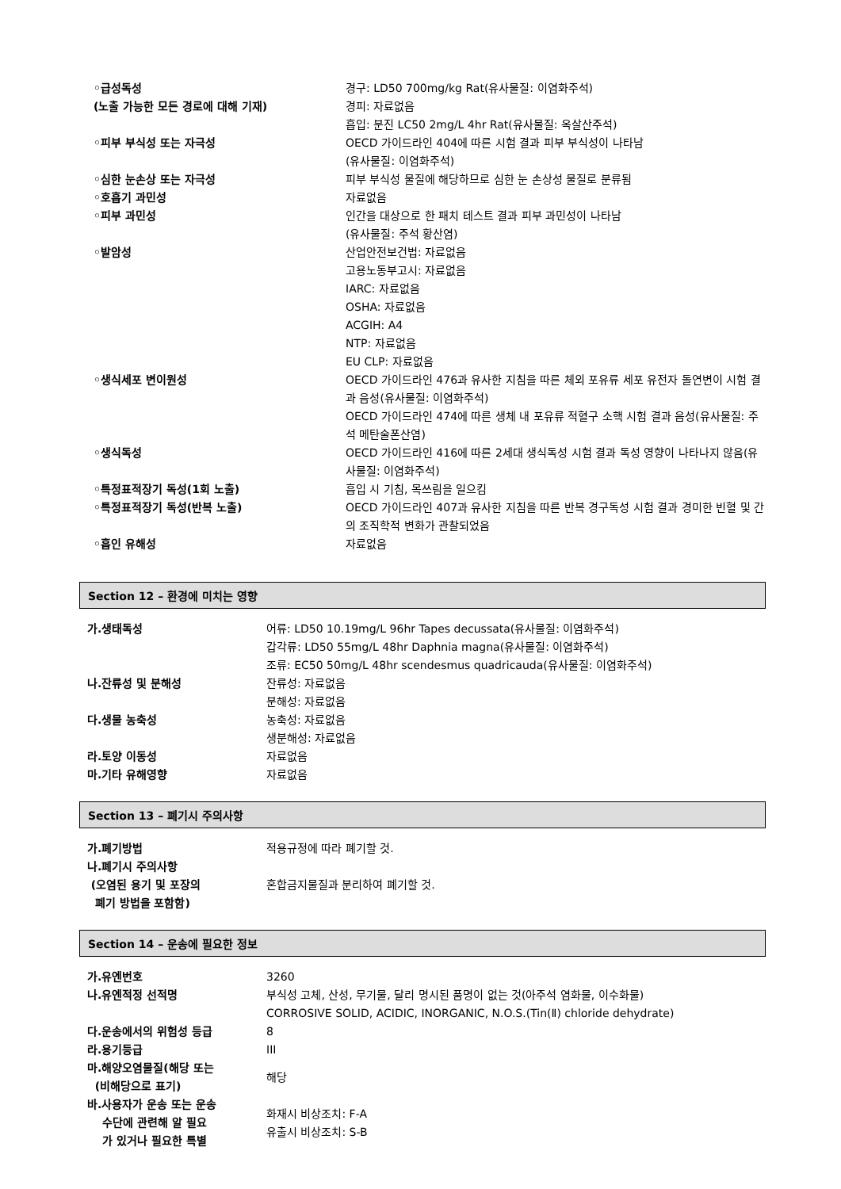| ◦급성독성 (노출 가능한 모든 경로에 대해 기재) | 경구: LD50 700mg/kg Rat(유사물질: 이염화주석) 경피: 자료없음 흡입: 분진 LC50 2mg/L 4hr Rat(유사물질: 옥살산주석) |
| ◦피부 부식성 또는 자극성 | OECD 가이드라인 404에 따른 시험 결과 피부 부식성이 나타남 (유사물질: 이염화주석) |
| ◦심한 눈손상 또는 자극성 | 피부 부식성 물질에 해당하므로 심한 눈 손상성 물질로 분류됨 |
| ◦호흡기 과민성 | 자료없음 |
| ◦피부 과민성 | 인간을 대상으로 한 패치 테스트 결과 피부 과민성이 나타남 (유사물질: 주석 황산염) |
| ◦발암성 | 산업안전보건법: 자료없음 고용노동부고시: 자료없음 IARC: 자료없음 OSHA: 자료없음 ACGIH: A4 NTP: 자료없음 EU CLP: 자료없음 |
| ◦생식세포 변이원성 | OECD 가이드라인 476과 유사한 지침을 따른 체외 포유류 세포 유전자 돌연변이 시험 결과 음성(유사물질: 이염화주석) OECD 가이드라인 474에 따른 생체 내 포유류 적혈구 소핵 시험 결과 음성(유사물질: 주석 메탄술폰산염) |
| ◦생식독성 | OECD 가이드라인 416에 따른 2세대 생식독성 시험 결과 독성 영향이 나타나지 않음(유사물질: 이염화주석) |
| ◦특정표적장기 독성(1회 노출) | 흡입 시 기침, 목쓰림을 일으킴 |
| ◦특정표적장기 독성(반복 노출) | OECD 가이드라인 407과 유사한 지침을 따른 반복 경구독성 시험 결과 경미한 빈혈 및 간의 조직학적 변화가 관찰되었음 |
| ◦흡인 유해성 | 자료없음 |
Section 12 – 환경에 미치는 영향
| 가.생태독성 | 어류: LD50 10.19mg/L 96hr Tapes decussata(유사물질: 이염화주석) 갑각류: LD50 55mg/L 48hr Daphnia magna(유사물질: 이염화주석) 조류: EC50 50mg/L 48hr scendesmus quadricauda(유사물질: 이염화주석) |
| 나.잔류성 및 분해성 | 잔류성: 자료없음 분해성: 자료없음 |
| 다.생물 농축성 | 농축성: 자료없음 생분해성: 자료없음 |
| 라.토양 이동성 | 자료없음 |
| 마.기타 유해영향 | 자료없음 |
Section 13 – 폐기시 주의사항
| 가.폐기방법 | 적용규정에 따라 폐기할 것. |
| 나.폐기시 주의사항 (오염된 용기 및 포장의 폐기 방법을 포함함) | 혼합금지물질과 분리하여 폐기할 것. |
Section 14 – 운송에 필요한 정보
| 가.유엔번호 | 3260 |
| 나.유엔적정 선적명 | 부식성 고체, 산성, 무기물, 달리 명시된 품명이 없는 것(아주석 염화물, 이수화물) CORROSIVE SOLID, ACIDIC, INORGANIC, N.O.S.(Tin(Ⅱ) chloride dehydrate) |
| 다.운송에서의 위험성 등급 | 8 |
| 라.용기등급 | III |
| 마.해양오염물질(해당 또는 (비해당으로 표기) | 해당 |
| 바.사용자가 운송 또는 운송 수단에 관련해 알 필요 가 있거나 필요한 특별 | 화재시 비상조치: F-A 유출시 비상조치: S-B |